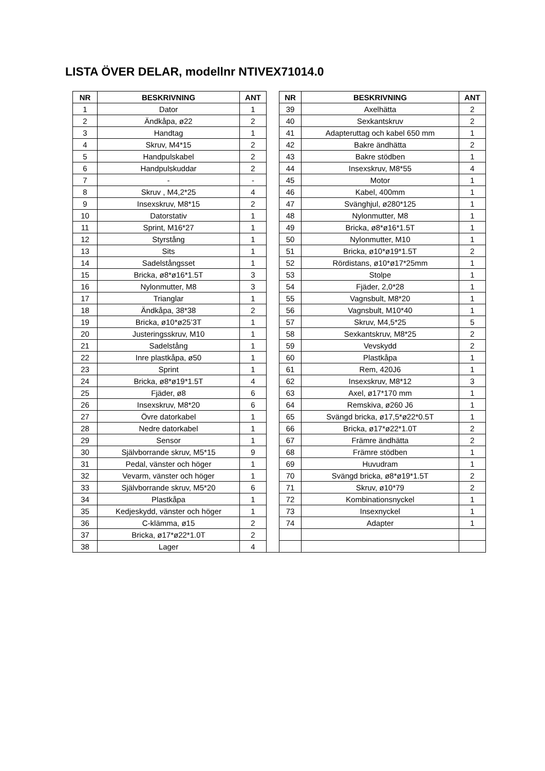LISTA ÖVER DELAR, modellnr NTIVEX71014.0
| NR | BESKRIVNING | ANT | | NR | BESKRIVNING | ANT |
| --- | --- | --- | --- | --- | --- | --- |
| 1 | Dator | 1 | | 39 | Axelhätta | 2 |
| 2 | Ändkåpa, ø22 | 2 | | 40 | Sexkantskruv | 2 |
| 3 | Handtag | 1 | | 41 | Adapteruttag och kabel 650 mm | 1 |
| 4 | Skruv, M4*15 | 2 | | 42 | Bakre ändhätta | 2 |
| 5 | Handpulskabel | 2 | | 43 | Bakre stödben | 1 |
| 6 | Handpulskuddar | 2 | | 44 | Insexskruv, M8*55 | 4 |
| 7 | - | - | | 45 | Motor | 1 |
| 8 | Skruv , M4,2*25 | 4 | | 46 | Kabel, 400mm | 1 |
| 9 | Insexskruv, M8*15 | 2 | | 47 | Svänghjul, ø280*125 | 1 |
| 10 | Datorstativ | 1 | | 48 | Nylonmutter, M8 | 1 |
| 11 | Sprint, M16*27 | 1 | | 49 | Bricka, ø8*ø16*1.5T | 1 |
| 12 | Styrstång | 1 | | 50 | Nylonmutter, M10 | 1 |
| 13 | Sits | 1 | | 51 | Bricka, ø10*ø19*1.5T | 2 |
| 14 | Sadelstångsset | 1 | | 52 | Rördistans, ø10*ø17*25mm | 1 |
| 15 | Bricka, ø8*ø16*1.5T | 3 | | 53 | Stolpe | 1 |
| 16 | Nylonmutter, M8 | 3 | | 54 | Fjäder, 2,0*28 | 1 |
| 17 | Trianglar | 1 | | 55 | Vagnsbult, M8*20 | 1 |
| 18 | Ändkåpa, 38*38 | 2 | | 56 | Vagnsbult, M10*40 | 1 |
| 19 | Bricka, ø10*ø25’3T | 1 | | 57 | Skruv, M4,5*25 | 5 |
| 20 | Justeringsskruv, M10 | 1 | | 58 | Sexkantskruv, M8*25 | 2 |
| 21 | Sadelstång | 1 | | 59 | Vevskydd | 2 |
| 22 | Inre plastkåpa, ø50 | 1 | | 60 | Plastkåpa | 1 |
| 23 | Sprint | 1 | | 61 | Rem, 420J6 | 1 |
| 24 | Bricka, ø8*ø19*1.5T | 4 | | 62 | Insexskruv, M8*12 | 3 |
| 25 | Fjäder, ø8 | 6 | | 63 | Axel, ø17*170 mm | 1 |
| 26 | Insexskruv, M8*20 | 6 | | 64 | Remskiva, ø260 J6 | 1 |
| 27 | Övre datorkabel | 1 | | 65 | Svängd bricka, ø17,5*ø22*0.5T | 1 |
| 28 | Nedre datorkabel | 1 | | 66 | Bricka, ø17*ø22*1.0T | 2 |
| 29 | Sensor | 1 | | 67 | Främre ändhätta | 2 |
| 30 | Självborrande skruv, M5*15 | 9 | | 68 | Främre stödben | 1 |
| 31 | Pedal, vänster och höger | 1 | | 69 | Huvudram | 1 |
| 32 | Vevarm, vänster och höger | 1 | | 70 | Svängd bricka, ø8*ø19*1.5T | 2 |
| 33 | Självborrande skruv, M5*20 | 6 | | 71 | Skruv, ø10*79 | 2 |
| 34 | Plastkåpa | 1 | | 72 | Kombinationsnyckel | 1 |
| 35 | Kedjeskydd, vänster och höger | 1 | | 73 | Insexnyckel | 1 |
| 36 | C-klämma, ø15 | 2 | | 74 | Adapter | 1 |
| 37 | Bricka, ø17*ø22*1.0T | 2 | | | | |
| 38 | Lager | 4 | | | | |